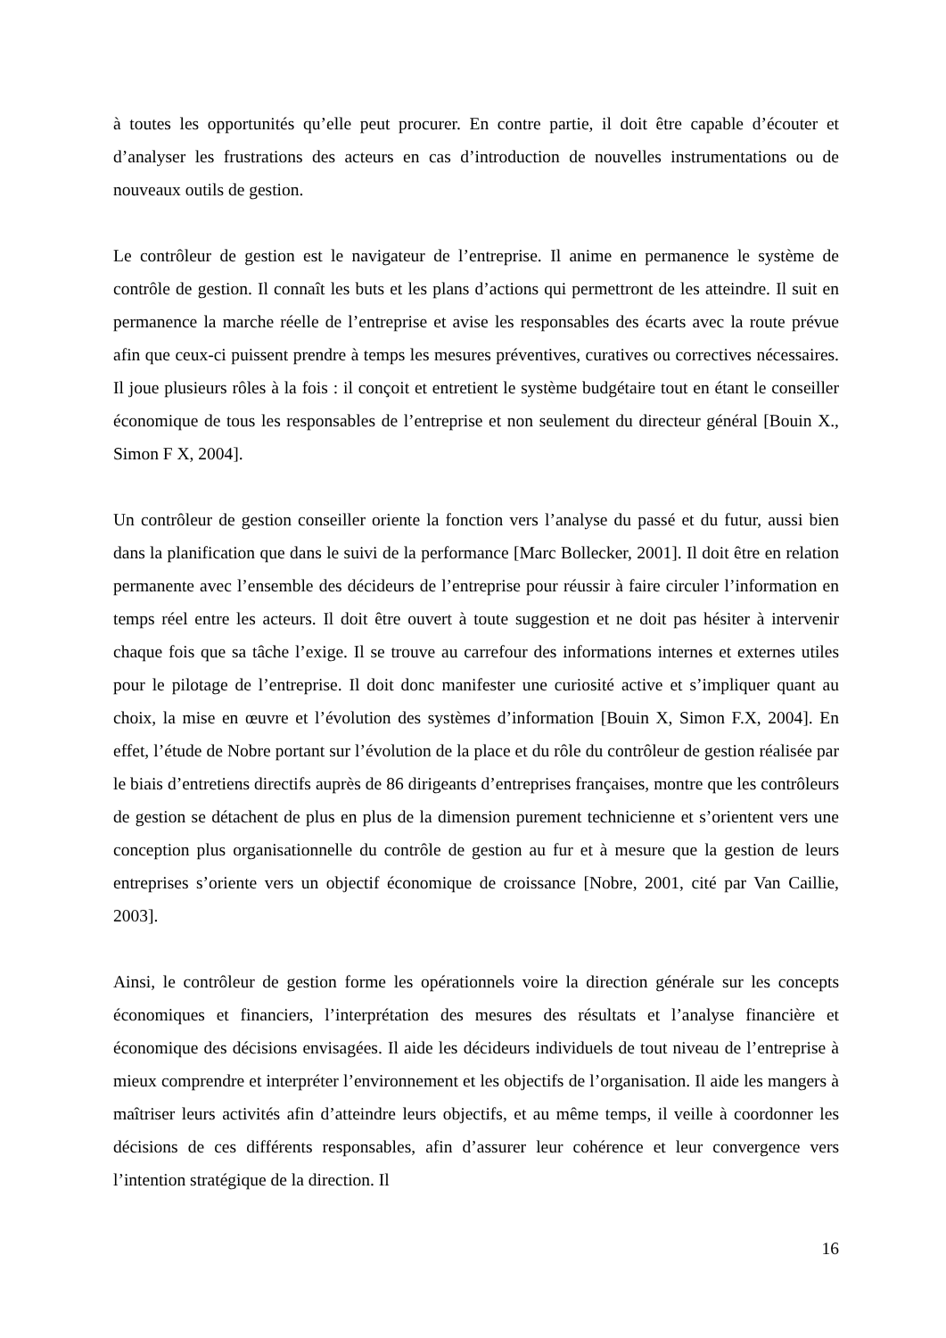à toutes les opportunités qu’elle peut procurer. En contre partie, il doit être capable d’écouter et d’analyser les frustrations des acteurs en cas d’introduction de nouvelles instrumentations ou de nouveaux outils de gestion.
Le contrôleur de gestion est le navigateur de l’entreprise. Il anime en permanence le système de contrôle de gestion. Il connaît les buts et les plans d’actions qui permettront de les atteindre. Il suit en permanence la marche réelle de l’entreprise et avise les responsables des écarts avec la route prévue afin que ceux-ci puissent prendre à temps les mesures préventives, curatives ou correctives nécessaires. Il joue plusieurs rôles à la fois : il conçoit et entretient le système budgétaire tout en étant le conseiller économique de tous les responsables de l’entreprise et non seulement du directeur général [Bouin X., Simon F X, 2004].
Un contrôleur de gestion conseiller oriente la fonction vers l’analyse du passé et du futur, aussi bien dans la planification que dans le suivi de la performance [Marc Bollecker, 2001]. Il doit être en relation permanente avec l’ensemble des décideurs de l’entreprise pour réussir à faire circuler l’information en temps réel entre les acteurs. Il doit être ouvert à toute suggestion et ne doit pas hésiter à intervenir chaque fois que sa tâche l’exige. Il se trouve au carrefour des informations internes et externes utiles pour le pilotage de l’entreprise. Il doit donc manifester une curiosité active et s’impliquer quant au choix, la mise en œuvre et l’évolution des systèmes d’information [Bouin X, Simon F.X, 2004]. En effet, l’étude de Nobre portant sur l’évolution de la place et du rôle du contrôleur de gestion réalisée par le biais d’entretiens directifs auprès de 86 dirigeants d’entreprises françaises, montre que les contrôleurs de gestion se détachent de plus en plus de la dimension purement technicienne et s’orientent vers une conception plus organisationnelle du contrôle de gestion au fur et à mesure que la gestion de leurs entreprises s’oriente vers un objectif économique de croissance [Nobre, 2001, cité par Van Caillie, 2003].
Ainsi, le contrôleur de gestion forme les opérationnels voire la direction générale sur les concepts économiques et financiers, l’interprétation des mesures des résultats et l’analyse financière et économique des décisions envisagées. Il aide les décideurs individuels de tout niveau de l’entreprise à mieux comprendre et interpréter l’environnement et les objectifs de l’organisation. Il aide les mangers à maîtriser leurs activités afin d’atteindre leurs objectifs, et au même temps, il veille à coordonner les décisions de ces différents responsables, afin d’assurer leur cohérence et leur convergence vers l’intention stratégique de la direction. Il
16